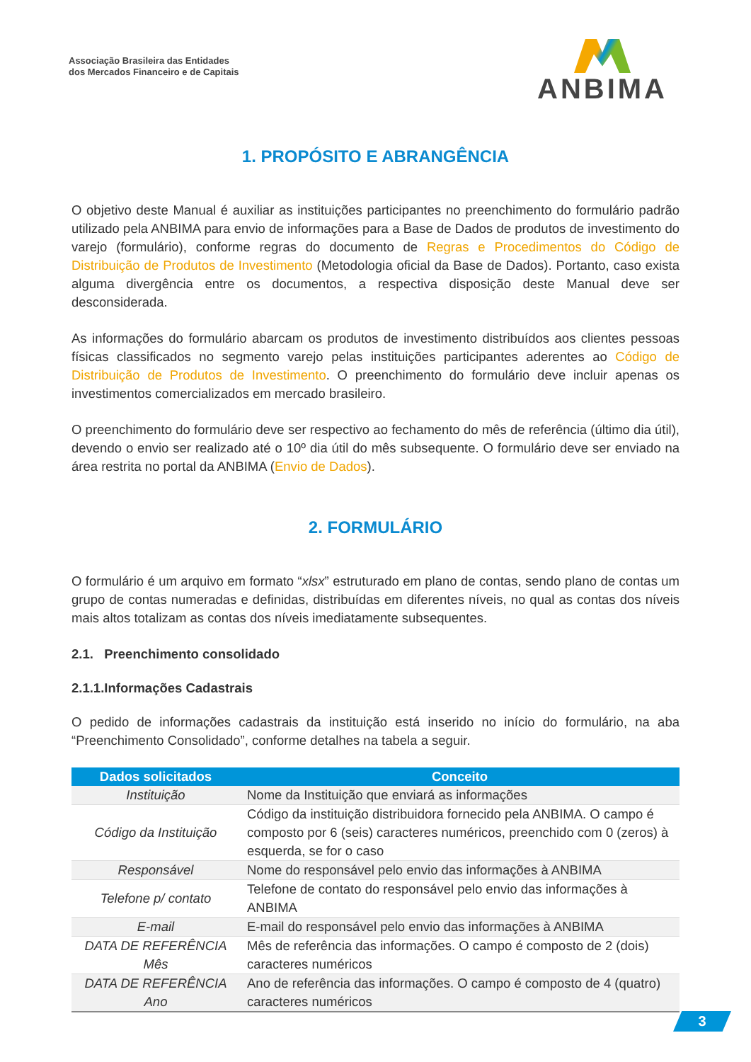Associação Brasileira das Entidades
dos Mercados Financeiro e de Capitais
ANBIMA
1. PROPÓSITO E ABRANGÊNCIA
O objetivo deste Manual é auxiliar as instituições participantes no preenchimento do formulário padrão utilizado pela ANBIMA para envio de informações para a Base de Dados de produtos de investimento do varejo (formulário), conforme regras do documento de Regras e Procedimentos do Código de Distribuição de Produtos de Investimento (Metodologia oficial da Base de Dados). Portanto, caso exista alguma divergência entre os documentos, a respectiva disposição deste Manual deve ser desconsiderada.
As informações do formulário abarcam os produtos de investimento distribuídos aos clientes pessoas físicas classificados no segmento varejo pelas instituições participantes aderentes ao Código de Distribuição de Produtos de Investimento. O preenchimento do formulário deve incluir apenas os investimentos comercializados em mercado brasileiro.
O preenchimento do formulário deve ser respectivo ao fechamento do mês de referência (último dia útil), devendo o envio ser realizado até o 10º dia útil do mês subsequente. O formulário deve ser enviado na área restrita no portal da ANBIMA (Envio de Dados).
2. FORMULÁRIO
O formulário é um arquivo em formato “xlsx” estruturado em plano de contas, sendo plano de contas um grupo de contas numeradas e definidas, distribuídas em diferentes níveis, no qual as contas dos níveis mais altos totalizam as contas dos níveis imediatamente subsequentes.
2.1. Preenchimento consolidado
2.1.1.Informações Cadastrais
O pedido de informações cadastrais da instituição está inserido no início do formulário, na aba “Preenchimento Consolidado”, conforme detalhes na tabela a seguir.
| Dados solicitados | Conceito |
| --- | --- |
| Instituição | Nome da Instituição que enviará as informações |
| Código da Instituição | Código da instituição distribuidora fornecido pela ANBIMA. O campo é composto por 6 (seis) caracteres numéricos, preenchido com 0 (zeros) à esquerda, se for o caso |
| Responsável | Nome do responsável pelo envio das informações à ANBIMA |
| Telefone p/ contato | Telefone de contato do responsável pelo envio das informações à ANBIMA |
| E-mail | E-mail do responsável pelo envio das informações à ANBIMA |
| DATA DE REFERÊNCIA Mês | Mês de referência das informações. O campo é composto de 2 (dois) caracteres numéricos |
| DATA DE REFERÊNCIA Ano | Ano de referência das informações. O campo é composto de 4 (quatro) caracteres numéricos |
3